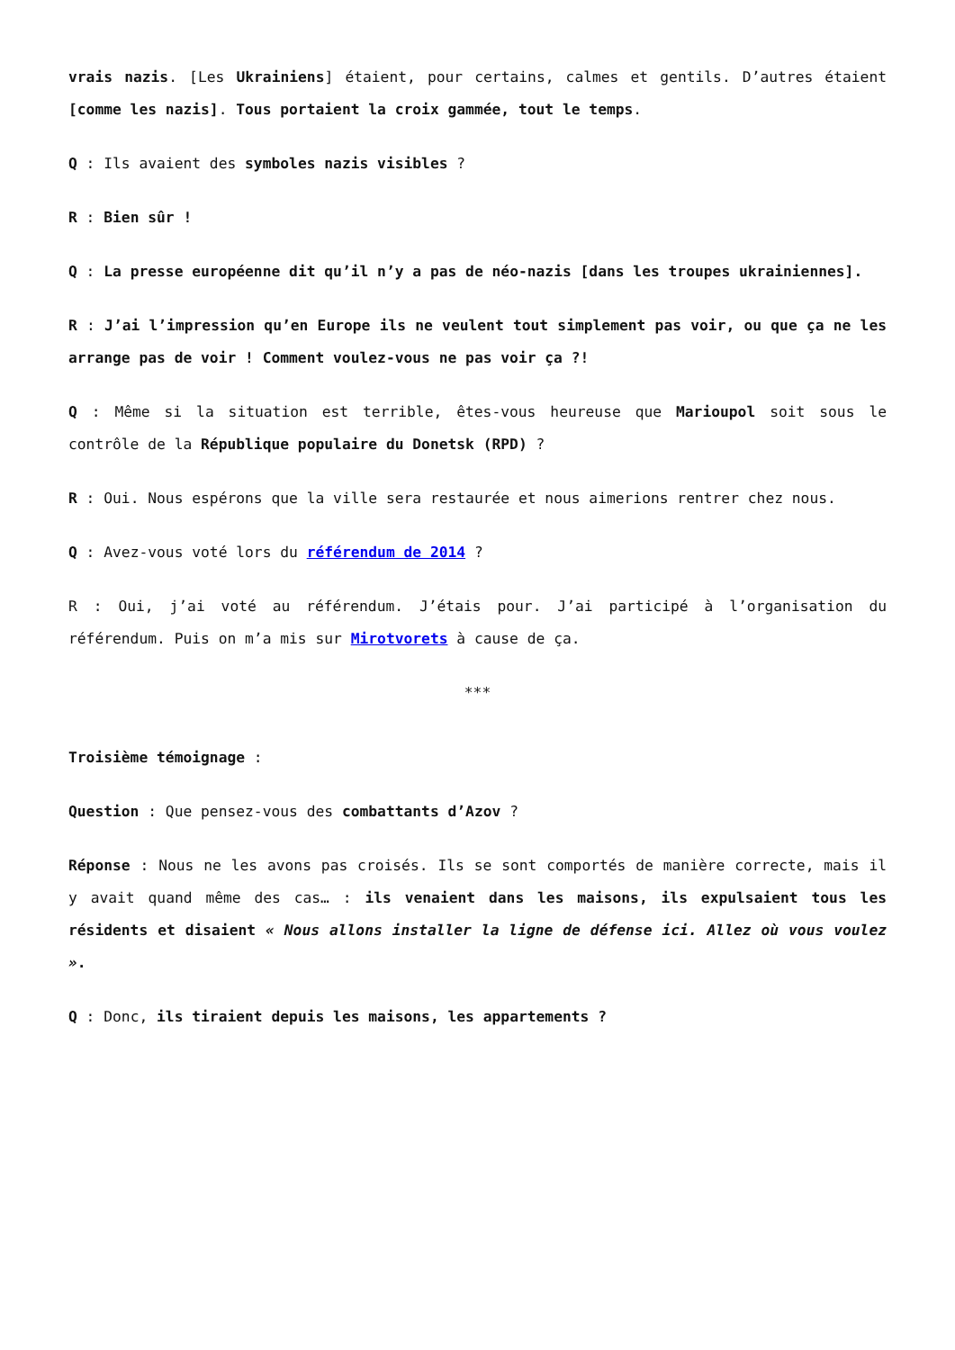vrais nazis. [Les Ukrainiens] étaient, pour certains, calmes et gentils. D’autres étaient [comme les nazis]. Tous portaient la croix gammée, tout le temps.
Q : Ils avaient des symboles nazis visibles ?
R : Bien sûr !
Q : La presse européenne dit qu’il n’y a pas de néo-nazis [dans les troupes ukrainiennes].
R : J’ai l’impression qu’en Europe ils ne veulent tout simplement pas voir, ou que ça ne les arrange pas de voir ! Comment voulez-vous ne pas voir ça ?!
Q : Même si la situation est terrible, êtes-vous heureuse que Marioupol soit sous le contrôle de la République populaire du Donetsk (RPD) ?
R : Oui. Nous espérons que la ville sera restaurée et nous aimerions rentrer chez nous.
Q : Avez-vous voté lors du référendum de 2014 ?
R : Oui, j’ai voté au référendum. J’étais pour. J’ai participé à l’organisation du référendum. Puis on m’a mis sur Mirotvorets à cause de ça.
***
Troisième témoignage :
Question : Que pensez-vous des combattants d’Azov ?
Réponse : Nous ne les avons pas croisés. Ils se sont comportés de manière correcte, mais il y avait quand même des cas… : ils venaient dans les maisons, ils expulsaient tous les résidents et disaient « Nous allons installer la ligne de défense ici. Allez où vous voulez ».
Q : Donc, ils tiraient depuis les maisons, les appartements ?